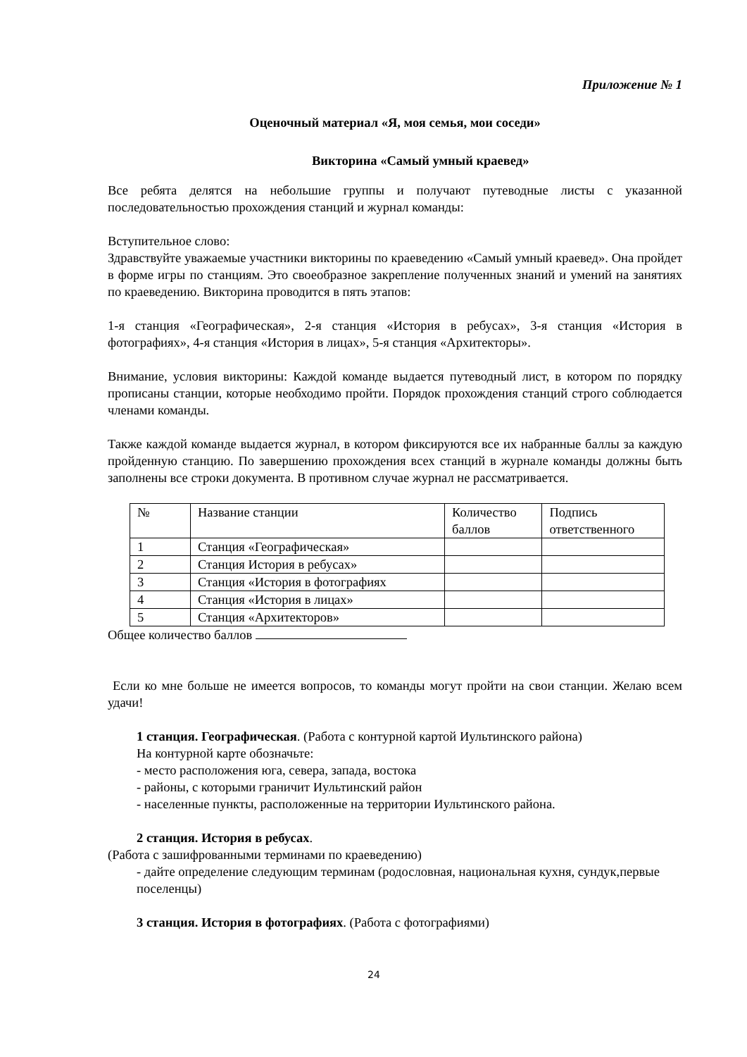Приложение № 1
Оценочный материал «Я, моя семья, мои соседи»
Викторина «Самый умный краевед»
Все ребята делятся на небольшие группы и получают путеводные листы с указанной последовательностью прохождения станций и журнал команды:
Вступительное слово:
Здравствуйте уважаемые участники викторины по краеведению «Самый умный краевед». Она пройдет в форме игры по станциям. Это своеобразное закрепление полученных знаний и умений на занятиях по краеведению. Викторина проводится в пять этапов:
1-я станция «Географическая», 2-я станция «История в ребусах», 3-я станция «История в фотографиях», 4-я станция «История в лицах», 5-я станция «Архитекторы».
Внимание, условия викторины: Каждой команде выдается путеводный лист, в котором по порядку прописаны станции, которые необходимо пройти. Порядок прохождения станций строго соблюдается членами команды.
Также каждой команде выдается журнал, в котором фиксируются все их набранные баллы за каждую пройденную станцию. По завершению прохождения всех станций в журнале команды должны быть заполнены все строки документа. В противном случае журнал не рассматривается.
| № | Название станции | Количество баллов | Подпись ответственного |
| --- | --- | --- | --- |
| 1 | Станция «Географическая» | | |
| 2 | Станция История в ребусах» | | |
| 3 | Станция «История в фотографиях | | |
| 4 | Станция «История в лицах» | | |
| 5 | Станция «Архитекторов» | | |
Общее количество баллов
Если ко мне больше не имеется вопросов, то команды могут пройти на свои станции. Желаю всем удачи!
1 станция. Географическая. (Работа с контурной картой Иультинского района)
На контурной карте обозначьте:
- место расположения юга, севера, запада, востока
- районы, с которыми граничит Иультинский район
- населенные пункты, расположенные на территории Иультинского района.
2 станция. История в ребусах.
(Работа с зашифрованными терминами по краеведению)
- дайте определение следующим терминам (родословная, национальная кухня, сундук,первые поселенцы)
3 станция. История в фотографиях. (Работа с фотографиями)
24